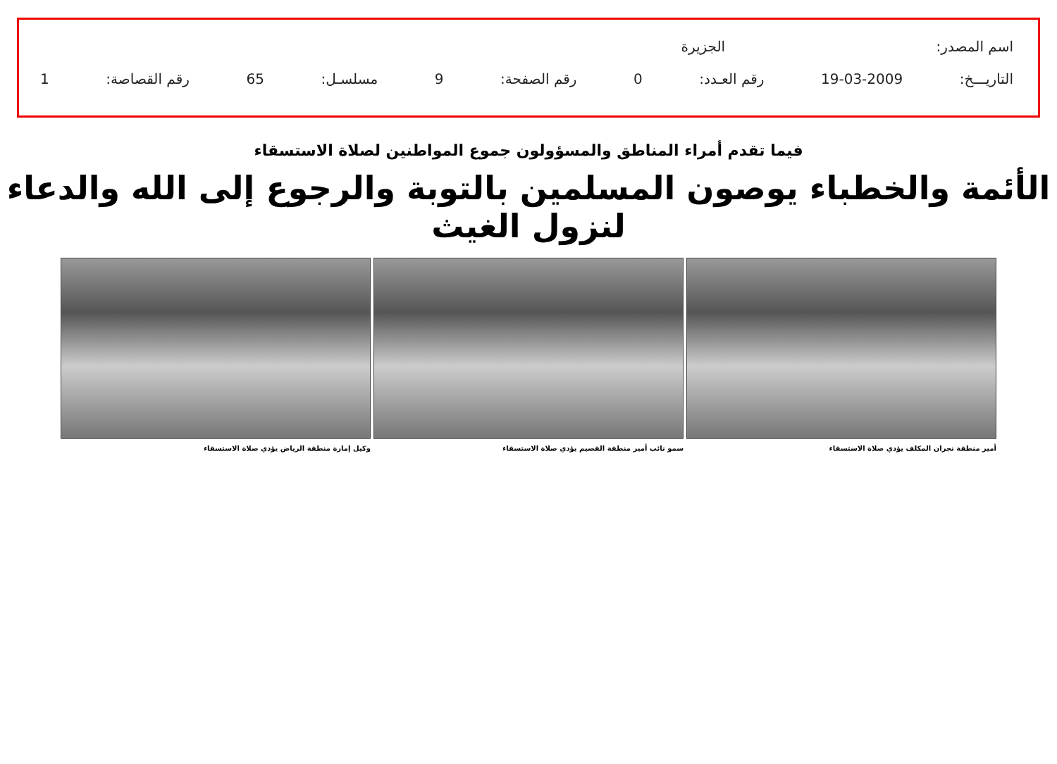اسم المصدر: الجزيرة
التاريـــخ: 19-03-2009 رقم العـدد: 0 رقم الصفحة: 9 مسلسـل: 65 رقم القصاصة: 1
فيما تقدم أمراء المناطق والمسؤولون جموع المواطنين لصلاة الاستسقاء
الأئمة والخطباء يوصون المسلمين بالتوبة والرجوع إلى الله والدعاء لنزول الغيث
أمير منطقة نجران المكلف يؤدي صلاة الاستسقاء سمو نائب أمير منطقة القصيم يؤدي صلاة الاستسقاء
وكيل إمارة منطقة الرياض يؤدي صلاة الاستسقاء